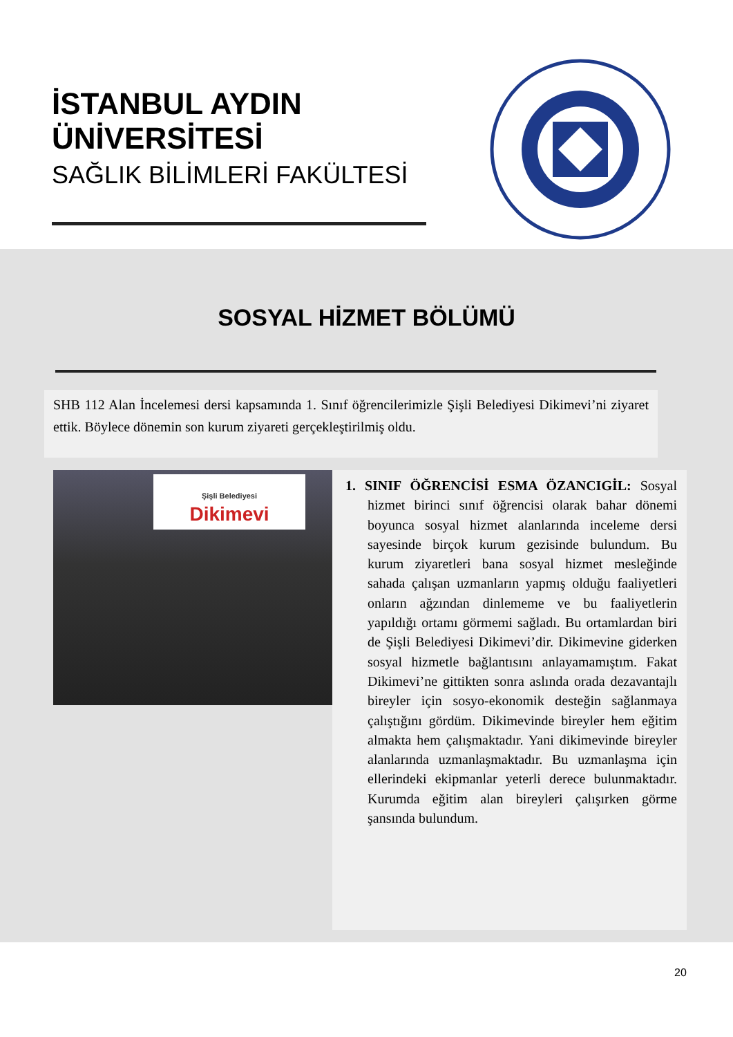İSTANBUL AYDIN
ÜNİVERSİTESİ
SAĞLIK BİLİMLERİ FAKÜLTESİ
SOSYAL HİZMET BÖLÜMÜ
SHB 112 Alan İncelemesi dersi kapsamında 1. Sınıf öğrencilerimizle Şişli Belediyesi Dikimevi’ni ziyaret ettik. Böylece dönemin son kurum ziyareti gerçekleştirilmiş oldu.
Şişli Belediyesi
Dikimevi
1. SINIF ÖĞRENCİSİ ESMA ÖZANCIGİL: Sosyal hizmet birinci sınıf öğrencisi olarak bahar dönemi boyunca sosyal hizmet alanlarında inceleme dersi sayesinde birçok kurum gezisinde bulundum. Bu kurum ziyaretleri bana sosyal hizmet mesleğinde sahada çalışan uzmanların yapmış olduğu faaliyetleri onların ağzından dinlememe ve bu faaliyetlerin yapıldığı ortamı görmemi sağladı. Bu ortamlardan biri de Şişli Belediyesi Dikimevi’dir. Dikimevine giderken sosyal hizmetle bağlantısını anlayamamıştım. Fakat Dikimevi’ne gittikten sonra aslında orada dezavantajlı bireyler için sosyo-ekonomik desteğin sağlanmaya çalıştığını gördüm. Dikimevinde bireyler hem eğitim almakta hem çalışmaktadır. Yani dikimevinde bireyler alanlarında uzmanlaşmaktadır. Bu uzmanlaşma için ellerindeki ekipmanlar yeterli derece bulunmaktadır. Kurumda eğitim alan bireyleri çalışırken görme şansında bulundum.
20